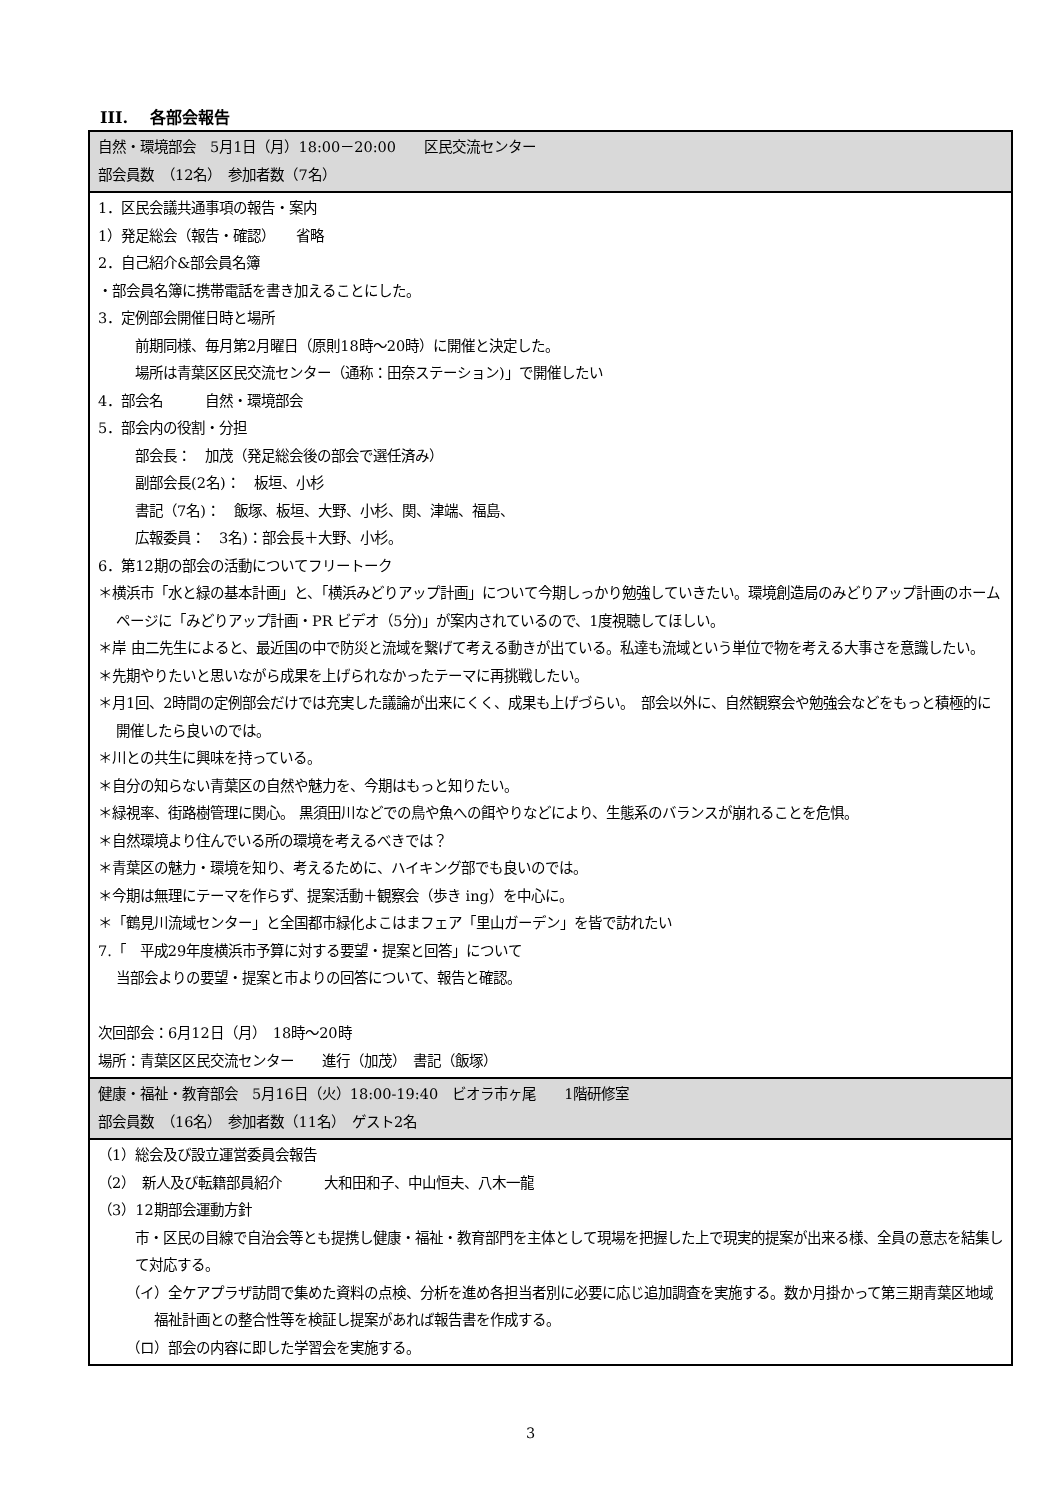III.　 各部会報告
| 自然・環境部会 5月1日（月）18:00－20:00 区民交流センター 部会員数 （12名） 参加者数（7名） |
| 1．区民会議共通事項の報告・案内 1）発足総会（報告・確認） 省略 2．自己紹介&部会員名簿 ・部会員名簿に携帯電話を書き加えることにした。 3．定例部会開催日時と場所 前期同様、毎月第2月曜日（原則18時～20時）に開催と決定した。 場所は青葉区区民交流センター（通称：田奈ステーション)」で開催したい 4．部会名 自然・環境部会 5．部会内の役割・分担 部会長： 加茂（発足総会後の部会で選任済み） 副部会長(2名)： 板垣、小杉 書記（7名)： 飯塚、板垣、大野、小杉、関、津端、福島、 広報委員： 3名)：部会長＋大野、小杉。 6．第12期の部会の活動についてフリートーク ＊横浜市「水と緑の基本計画」と、「横浜みどりアップ計画」について今期しっかり勉強していきたい。環境創造局のみどりアップ計画のホームページに「みどりアップ計画・PR ビデオ（5分)」が案内されているので、1度視聴してほしい。 ＊岸 由二先生によると、最近国の中で防災と流域を繋げて考える動きが出ている。私達も流域という単位で物を考える大事さを意識したい。 ＊先期やりたいと思いながら成果を上げられなかったテーマに再挑戦したい。 ＊月1回、2時間の定例部会だけでは充実した議論が出来にくく、成果も上げづらい。 部会以外に、自然観察会や勉強会などをもっと積極的に開催したら良いのでは。 ＊川との共生に興味を持っている。 ＊自分の知らない青葉区の自然や魅力を、今期はもっと知りたい。 ＊緑視率、街路樹管理に関心。 黒須田川などでの鳥や魚への餌やりなどにより、生態系のバランスが崩れることを危惧。 ＊自然環境より住んでいる所の環境を考えるべきでは？ ＊青葉区の魅力・環境を知り、考えるために、ハイキング部でも良いのでは。 ＊今期は無理にテーマを作らず、提案活動＋観察会（歩き ing）を中心に。 ＊「鶴見川流域センター」と全国都市緑化よこはまフェア「里山ガーデン」を皆で訪れたい 7.「 平成29年度横浜市予算に対する要望・提案と回答」について 当部会よりの要望・提案と市よりの回答について、報告と確認。 次回部会：6月12日（月） 18時～20時 場所：青葉区区民交流センター 進行（加茂） 書記（飯塚） |
| 健康・福祉・教育部会 5月16日（火）18:00-19:40 ビオラ市ヶ尾 1階研修室 部会員数 （16名） 参加者数（11名） ゲスト2名 |
| （1）総会及び設立運営委員会報告 （2） 新人及び転籍部員紹介 大和田和子、中山恒夫、八木一龍 （3）12期部会運動方針 市・区民の目線で自治会等とも提携し健康・福祉・教育部門を主体として現場を把握した上で現実的提案が出来る様、全員の意志を結集して対応する。 （イ）全ケアプラザ訪問で集めた資料の点検、分析を進め各担当者別に必要に応じ追加調査を実施する。数か月掛かって第三期青葉区地域福祉計画との整合性等を検証し提案があれば報告書を作成する。 （ロ）部会の内容に即した学習会を実施する。 |
3